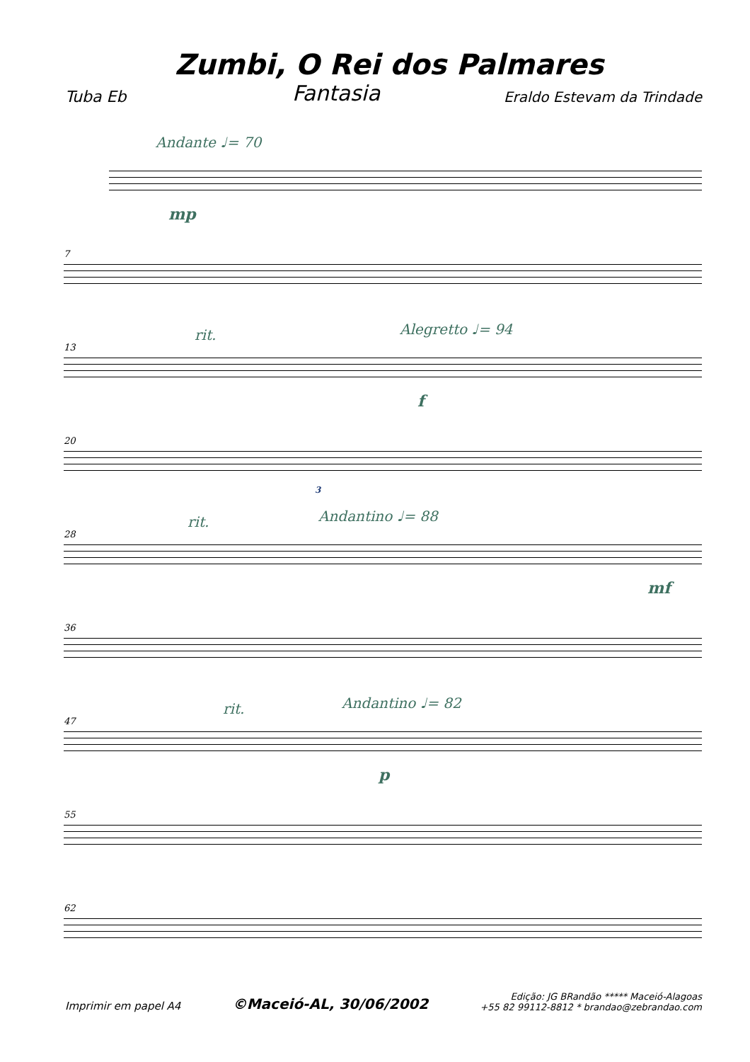Zumbi, O Rei dos Palmares
Tuba Eb Fantasia Eraldo Estevam da Trindade
Andante ♩= 70
mp
7
13
rit. Alegretto ♩= 94
f
20
3
28
rit. Andantino ♩= 88
mf
36
47
rit. Andantino ♩= 82
p
55
62
Imprimir em papel A4 ©Maceió-AL, 30/06/2002 Edição: JG BRandão ***** Maceió-Alagoas
+55 82 99112-8812 * brandao@zebrandao.com